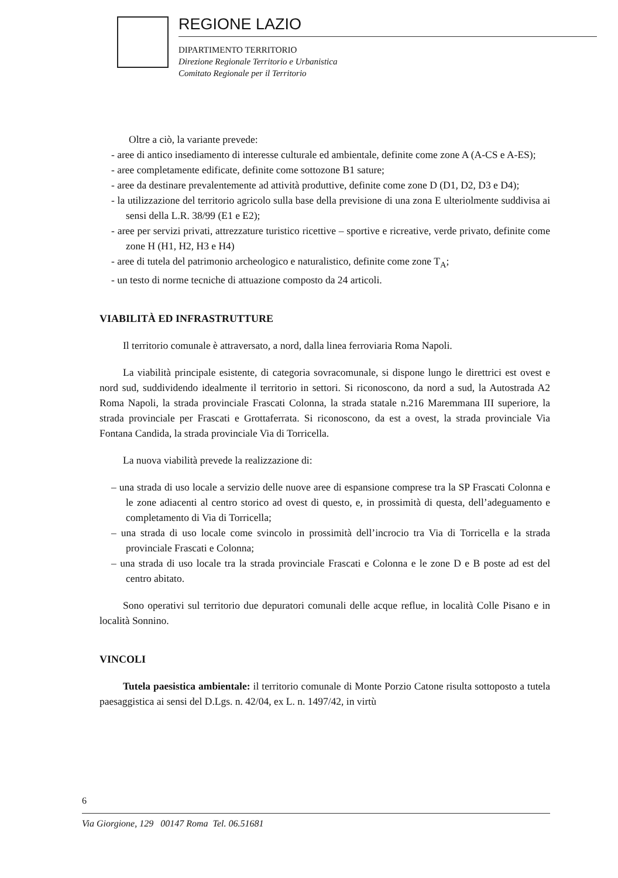REGIONE LAZIO
DIPARTIMENTO TERRITORIO
Direzione Regionale Territorio e Urbanistica
Comitato Regionale per il Territorio
Oltre a ciò, la variante prevede:
- aree di antico insediamento di interesse culturale ed ambientale, definite come zone A (A-CS e A-ES);
- aree completamente edificate, definite come sottozone B1 sature;
- aree da destinare prevalentemente ad attività produttive, definite come zone D (D1, D2, D3 e D4);
- la utilizzazione del territorio agricolo sulla base della previsione di una zona E ulteriolmente suddivisa ai sensi della L.R. 38/99 (E1 e E2);
- aree per servizi privati, attrezzature turistico ricettive – sportive e ricreative, verde privato, definite come zone H (H1, H2, H3 e H4)
- aree di tutela del patrimonio archeologico e naturalistico, definite come zone T<sub>A</sub>;
- un testo di norme tecniche di attuazione composto da 24 articoli.
VIABILITÀ ED INFRASTRUTTURE
Il territorio comunale è attraversato, a nord, dalla linea ferroviaria Roma Napoli.
La viabilità principale esistente, di categoria sovracomunale, si dispone lungo le direttrici est ovest e nord sud, suddividendo idealmente il territorio in settori. Si riconoscono, da nord a sud, la Autostrada A2 Roma Napoli, la strada provinciale Frascati Colonna, la strada statale n.216 Maremmana III superiore, la strada provinciale per Frascati e Grottaferrata. Si riconoscono, da est a ovest, la strada provinciale Via Fontana Candida, la strada provinciale Via di Torricella.
La nuova viabilità prevede la realizzazione di:
– una strada di uso locale a servizio delle nuove aree di espansione comprese tra la SP Frascati Colonna e le zone adiacenti al centro storico ad ovest di questo, e, in prossimità di questa, dell’adeguamento e completamento di Via di Torricella;
– una strada di uso locale come svincolo in prossimità dell’incrocio tra Via di Torricella e la strada provinciale Frascati e Colonna;
– una strada di uso locale tra la strada provinciale Frascati e Colonna e le zone D e B poste ad est del centro abitato.
Sono operativi sul territorio due depuratori comunali delle acque reflue, in località Colle Pisano e in località Sonnino.
VINCOLI
Tutela paesistica ambientale: il territorio comunale di Monte Porzio Catone risulta sottoposto a tutela paesaggistica ai sensi del D.Lgs. n. 42/04, ex L. n. 1497/42, in virtù
6
Via Giorgione, 129 00147 Roma Tel. 06.51681